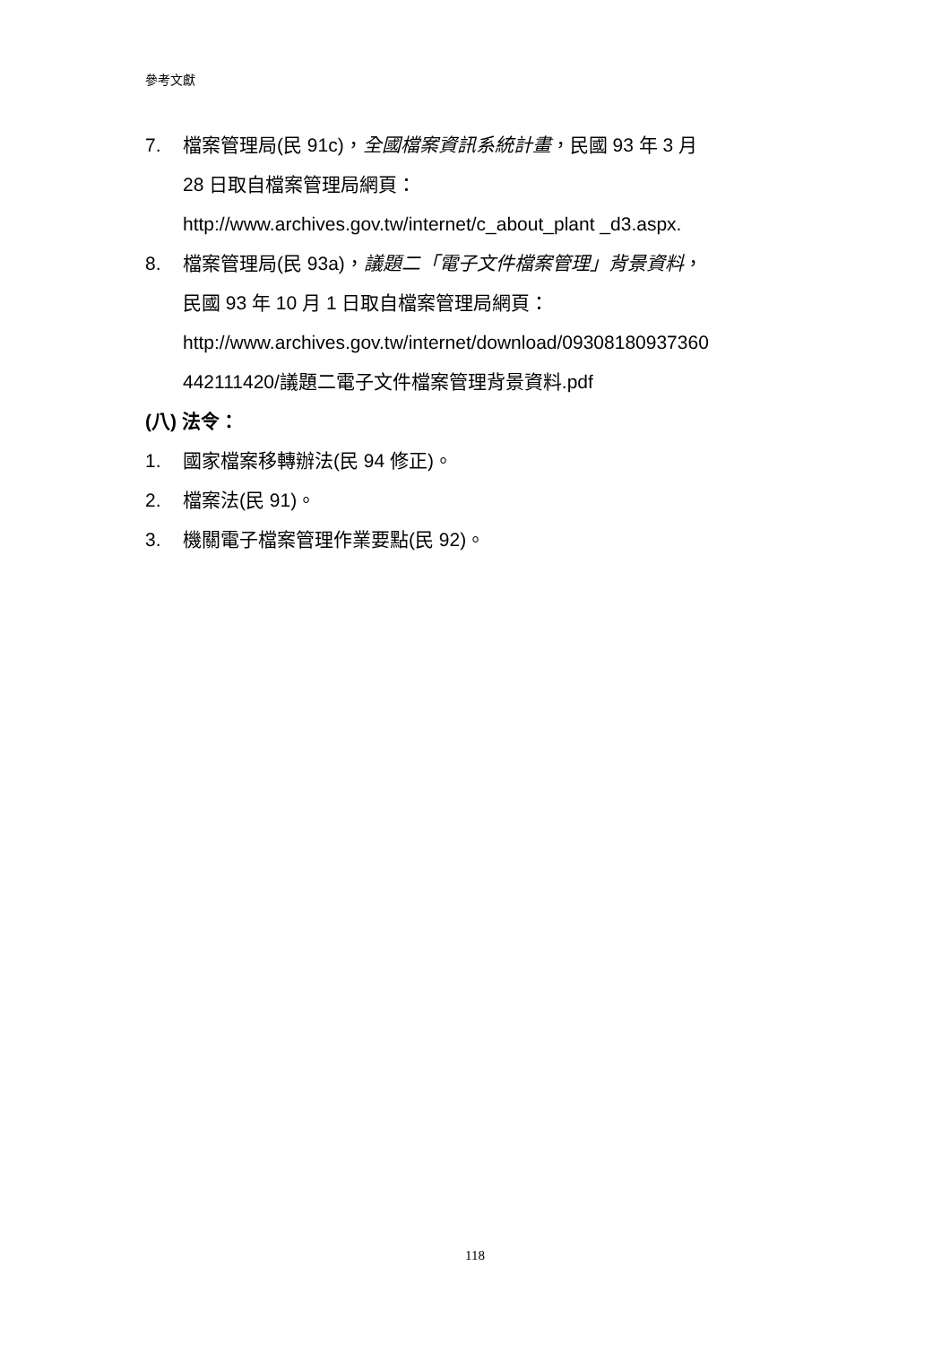參考文獻
7. 檔案管理局(民 91c)，全國檔案資訊系統計畫，民國 93 年 3 月
28 日取自檔案管理局網頁：
http://www.archives.gov.tw/internet/c_about_plant _d3.aspx.
8. 檔案管理局(民 93a)，議題二「電子文件檔案管理」背景資料，
民國 93 年 10 月 1 日取自檔案管理局網頁：
http://www.archives.gov.tw/internet/download/09308180937360
442111420/議題二電子文件檔案管理背景資料.pdf
(八) 法令：
1. 國家檔案移轉辦法(民 94 修正)。
2. 檔案法(民 91)。
3. 機關電子檔案管理作業要點(民 92)。
118